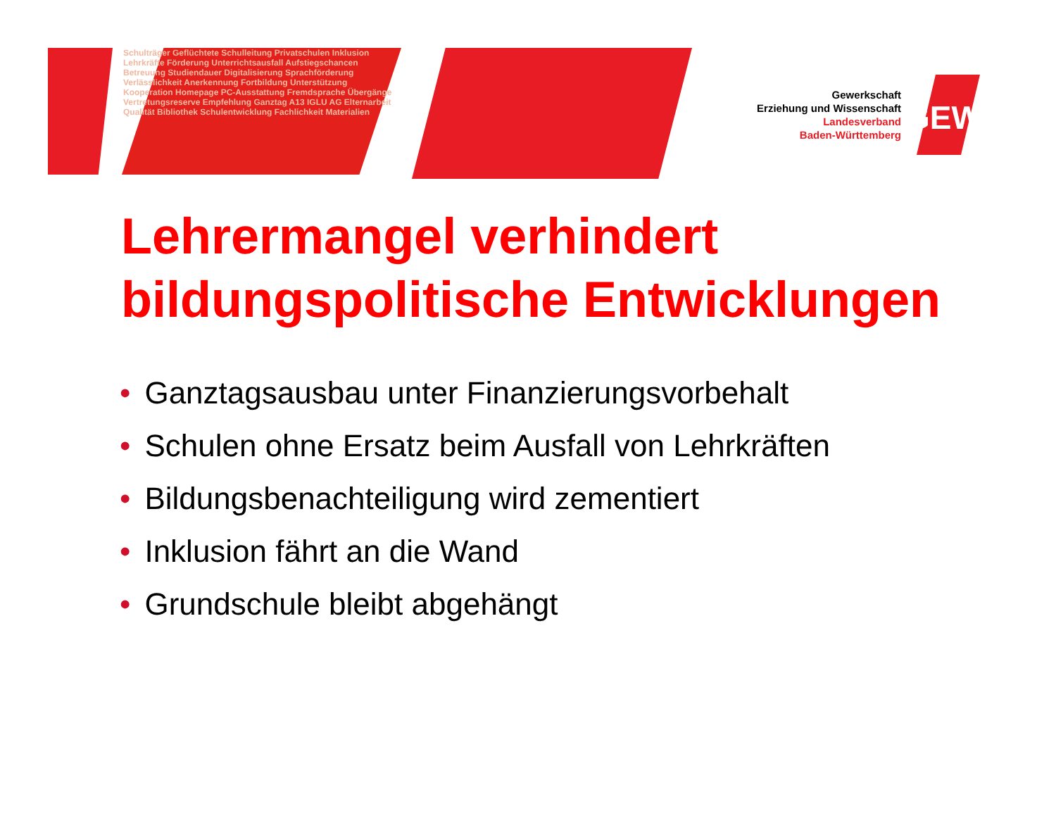Schulträger Geflüchtete Schulleitung Privatschulen Inklusion Lehrkräfte Förderung Unterrichtsausfall Aufstiegschancen Betreuung Studiendauer Digitalisierung Sprachförderung Verlässlichkeit Anerkennung Fortbildung Unterstützung Kooperation Homepage PC-Ausstattung Fremdsprache Übergänge Vertretungsreserve Empfehlung Ganztag A13 IGLU AG Elternarbeit Qualität Bibliothek Schulentwicklung Fachlichkeit Materialien
Gewerkschaft
Erziehung und Wissenschaft
Landesverband
Baden-Württemberg
GEW
Lehrermangel verhindert bildungspolitische Entwicklungen
• Ganztagsausbau unter Finanzierungsvorbehalt
• Schulen ohne Ersatz beim Ausfall von Lehrkräften
• Bildungsbenachteiligung wird zementiert
• Inklusion fährt an die Wand
• Grundschule bleibt abgehängt